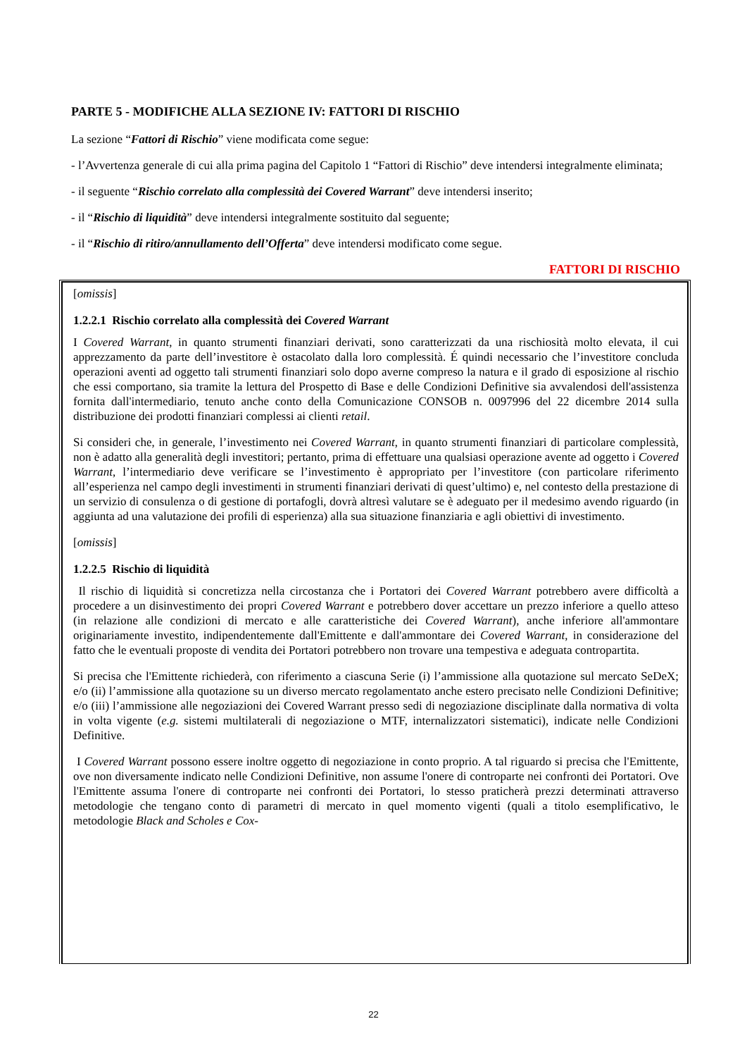PARTE 5 - MODIFICHE ALLA SEZIONE IV: FATTORI DI RISCHIO
La sezione “Fattori di Rischio” viene modificata come segue:
- l’Avvertenza generale di cui alla prima pagina del Capitolo 1 “Fattori di Rischio” deve intendersi integralmente eliminata;
- il seguente “Rischio correlato alla complessità dei Covered Warrant” deve intendersi inserito;
- il “Rischio di liquidità” deve intendersi integralmente sostituito dal seguente;
- il “Rischio di ritiro/annullamento dell’Offerta” deve intendersi modificato come segue.
FATTORI DI RISCHIO
[omissis]
1.2.2.1 Rischio correlato alla complessità dei Covered Warrant
I Covered Warrant, in quanto strumenti finanziari derivati, sono caratterizzati da una rischiosità molto elevata, il cui apprezzamento da parte dell’investitore è ostacolato dalla loro complessità. É quindi necessario che l’investitore concluda operazioni aventi ad oggetto tali strumenti finanziari solo dopo averne compreso la natura e il grado di esposizione al rischio che essi comportano, sia tramite la lettura del Prospetto di Base e delle Condizioni Definitive sia avvalendosi dell'assistenza fornita dall'intermediario, tenuto anche conto della Comunicazione CONSOB n. 0097996 del 22 dicembre 2014 sulla distribuzione dei prodotti finanziari complessi ai clienti retail.
Si consideri che, in generale, l’investimento nei Covered Warrant, in quanto strumenti finanziari di particolare complessità, non è adatto alla generalità degli investitori; pertanto, prima di effettuare una qualsiasi operazione avente ad oggetto i Covered Warrant, l’intermediario deve verificare se l’investimento è appropriato per l’investitore (con particolare riferimento all’esperienza nel campo degli investimenti in strumenti finanziari derivati di quest’ultimo) e, nel contesto della prestazione di un servizio di consulenza o di gestione di portafogli, dovrà altresì valutare se è adeguato per il medesimo avendo riguardo (in aggiunta ad una valutazione dei profili di esperienza) alla sua situazione finanziaria e agli obiettivi di investimento.
[omissis]
1.2.2.5 Rischio di liquidità
Il rischio di liquidità si concretizza nella circostanza che i Portatori dei Covered Warrant potrebbero avere difficoltà a procedere a un disinvestimento dei propri Covered Warrant e potrebbero dover accettare un prezzo inferiore a quello atteso (in relazione alle condizioni di mercato e alle caratteristiche dei Covered Warrant), anche inferiore all'ammontare originariamente investito, indipendentemente dall'Emittente e dall'ammontare dei Covered Warrant, in considerazione del fatto che le eventuali proposte di vendita dei Portatori potrebbero non trovare una tempestiva e adeguata contropartita.
Si precisa che l'Emittente richiederà, con riferimento a ciascuna Serie (i) l’ammissione alla quotazione sul mercato SeDeX; e/o (ii) l’ammissione alla quotazione su un diverso mercato regolamentato anche estero precisato nelle Condizioni Definitive; e/o (iii) l’ammissione alle negoziazioni dei Covered Warrant presso sedi di negoziazione disciplinate dalla normativa di volta in volta vigente (e.g. sistemi multilaterali di negoziazione o MTF, internalizzatori sistematici), indicate nelle Condizioni Definitive.
I Covered Warrant possono essere inoltre oggetto di negoziazione in conto proprio. A tal riguardo si precisa che l'Emittente, ove non diversamente indicato nelle Condizioni Definitive, non assume l'onere di controparte nei confronti dei Portatori. Ove l'Emittente assuma l'onere di controparte nei confronti dei Portatori, lo stesso praticherà prezzi determinati attraverso metodologie che tengano conto di parametri di mercato in quel momento vigenti (quali a titolo esemplificativo, le metodologie Black and Scholes e Cox-
22